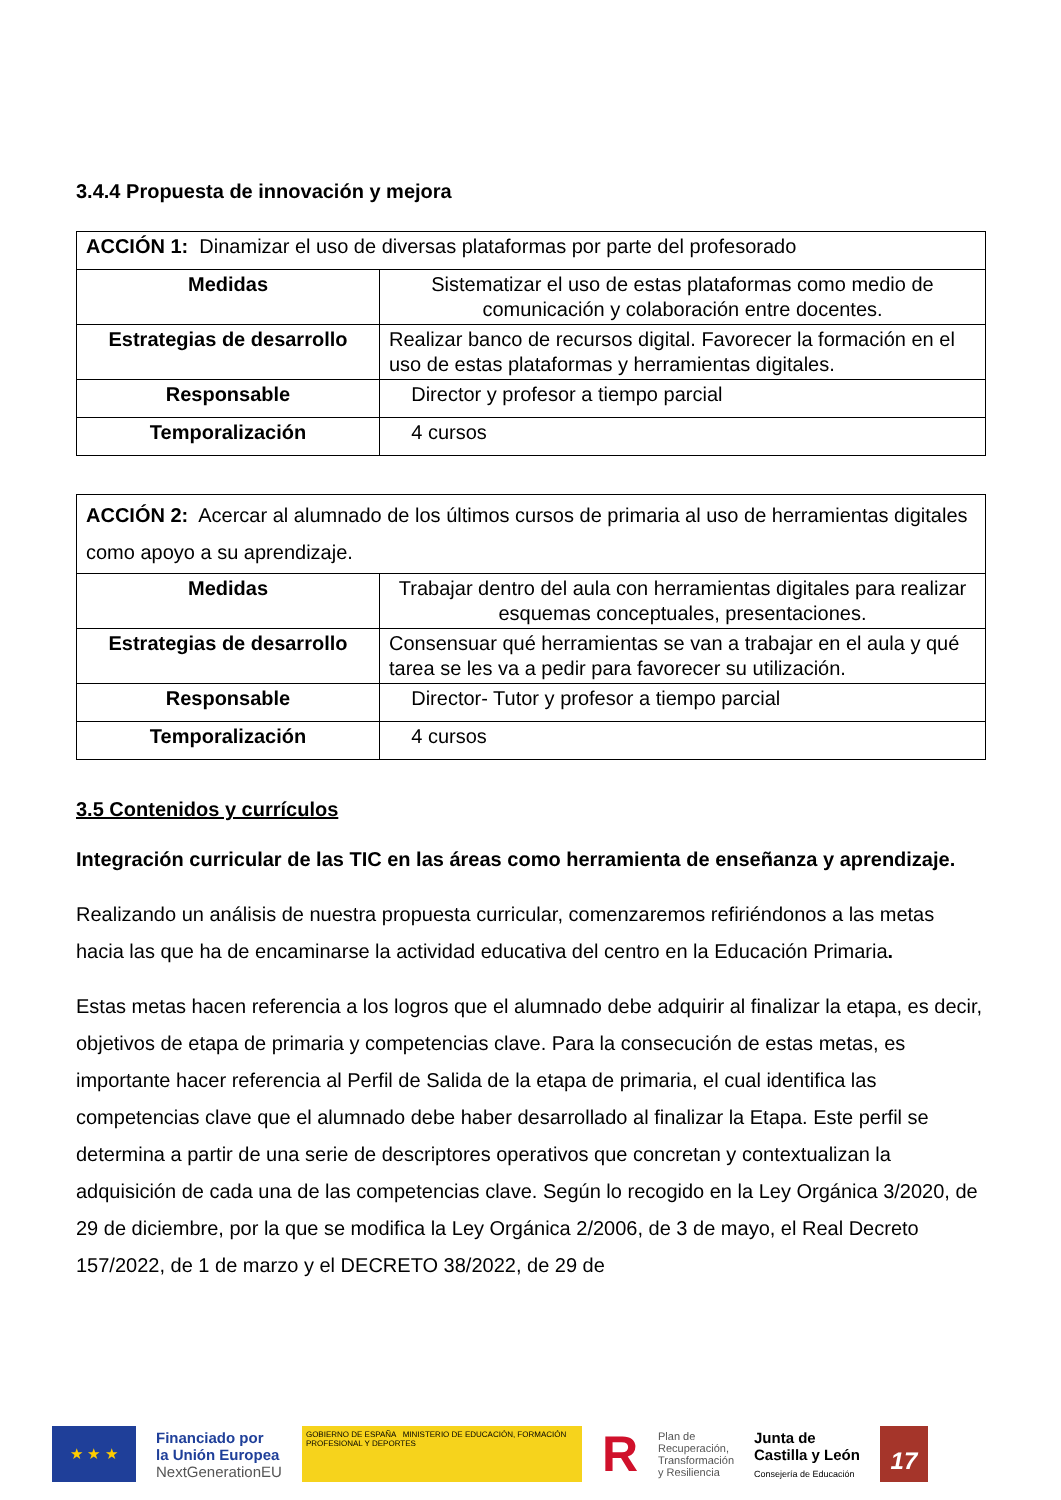3.4.4 Propuesta de innovación y mejora
| ACCIÓN 1: Dinamizar el uso de diversas plataformas por parte del profesorado | |
| Medidas | Sistematizar el uso de estas plataformas como medio de comunicación y colaboración entre docentes. |
| Estrategias de desarrollo | Realizar banco de recursos digital. Favorecer la formación en el uso de estas plataformas y herramientas digitales. |
| Responsable | Director y profesor a tiempo parcial |
| Temporalización | 4 cursos |
| ACCIÓN 2: Acercar al alumnado de los últimos cursos de primaria al uso de herramientas digitales como apoyo a su aprendizaje. | |
| Medidas | Trabajar dentro del aula con herramientas digitales para realizar esquemas conceptuales, presentaciones. |
| Estrategias de desarrollo | Consensuar qué herramientas se van a trabajar en el aula y qué tarea se les va a pedir para favorecer su utilización. |
| Responsable | Director- Tutor y profesor a tiempo parcial |
| Temporalización | 4 cursos |
3.5 Contenidos y currículos
Integración curricular de las TIC en las áreas como herramienta de enseñanza y aprendizaje.
Realizando un análisis de nuestra propuesta curricular, comenzaremos refiriéndonos a las metas hacia las que ha de encaminarse la actividad educativa del centro en la Educación Primaria.
Estas metas hacen referencia a los logros que el alumnado debe adquirir al finalizar la etapa, es decir, objetivos de etapa de primaria y competencias clave. Para la consecución de estas metas, es importante hacer referencia al Perfil de Salida de la etapa de primaria, el cual identifica las competencias clave que el alumnado debe haber desarrollado al finalizar la Etapa. Este perfil se determina a partir de una serie de descriptores operativos que concretan y contextualizan la adquisición de cada una de las competencias clave. Según lo recogido en la Ley Orgánica 3/2020, de 29 de diciembre, por la que se modifica la Ley Orgánica 2/2006, de 3 de mayo, el Real Decreto 157/2022, de 1 de marzo y el DECRETO 38/2022, de 29 de
★ ★ ★
Financiado por
la Unión Europea
NextGenerationEU
GOBIERNO DE ESPAÑA MINISTERIO DE EDUCACIÓN, FORMACIÓN PROFESIONAL Y DEPORTES
R
Plan de
Recuperación,
Transformación
y Resiliencia
Junta de
Castilla y León
Consejería de Educación
17